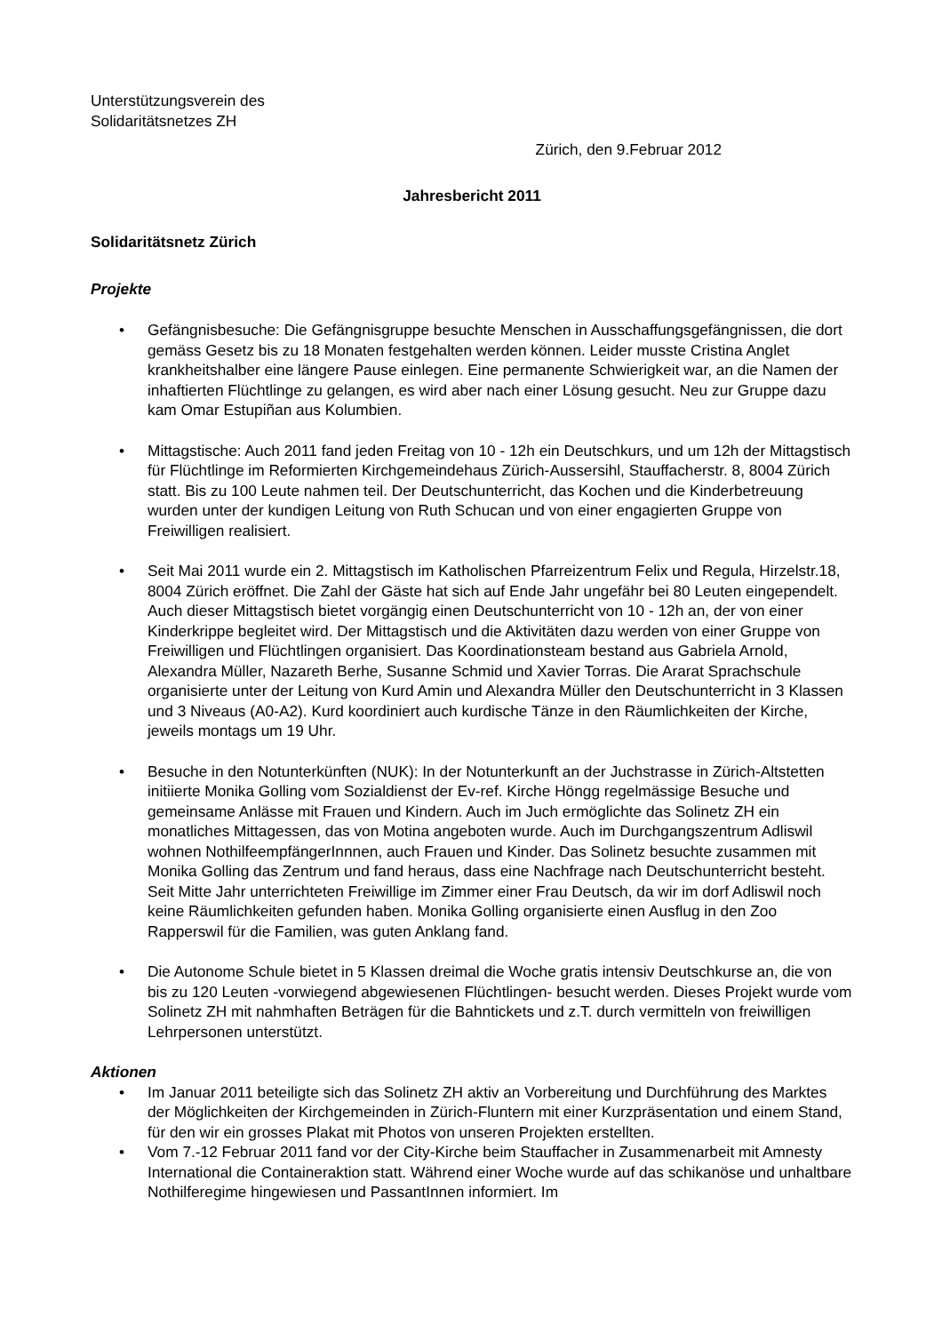Unterstützungsverein des
Solidaritätsnetzes ZH
Zürich, den 9.Februar 2012
Jahresbericht 2011
Solidaritätsnetz Zürich
Projekte
• Gefängnisbesuche: Die Gefängnisgruppe besuchte Menschen in Ausschaffungsgefängnissen, die dort gemäss Gesetz bis zu 18 Monaten festgehalten werden können. Leider musste Cristina Anglet krankheitshalber eine längere Pause einlegen. Eine permanente Schwierigkeit war, an die Namen der inhaftierten Flüchtlinge zu gelangen, es wird aber nach einer Lösung gesucht. Neu zur Gruppe dazu kam Omar Estupiñan aus Kolumbien.
• Mittagstische: Auch 2011 fand jeden Freitag von 10 - 12h ein Deutschkurs, und um 12h der Mittagstisch für Flüchtlinge im Reformierten Kirchgemeindehaus Zürich-Aussersihl, Stauffacherstr. 8, 8004 Zürich statt. Bis zu 100 Leute nahmen teil. Der Deutschunterricht, das Kochen und die Kinderbetreuung wurden unter der kundigen Leitung von Ruth Schucan und von einer engagierten Gruppe von Freiwilligen realisiert.
• Seit Mai 2011 wurde ein 2. Mittagstisch im Katholischen Pfarreizentrum Felix und Regula, Hirzelstr.18, 8004 Zürich eröffnet. Die Zahl der Gäste hat sich auf Ende Jahr ungefähr bei 80 Leuten eingependelt. Auch dieser Mittagstisch bietet vorgängig einen Deutschunterricht von 10 - 12h an, der von einer Kinderkrippe begleitet wird. Der Mittagstisch und die Aktivitäten dazu werden von einer Gruppe von Freiwilligen und Flüchtlingen organisiert. Das Koordinationsteam bestand aus Gabriela Arnold, Alexandra Müller, Nazareth Berhe, Susanne Schmid und Xavier Torras. Die Ararat Sprachschule organisierte unter der Leitung von Kurd Amin und Alexandra Müller den Deutschunterricht in 3 Klassen und 3 Niveaus (A0-A2). Kurd koordiniert auch kurdische Tänze in den Räumlichkeiten der Kirche, jeweils montags um 19 Uhr.
• Besuche in den Notunterkünften (NUK): In der Notunterkunft an der Juchstrasse in Zürich-Altstetten initiierte Monika Golling vom Sozialdienst der Ev-ref. Kirche Höngg regelmässige Besuche und gemeinsame Anlässe mit Frauen und Kindern. Auch im Juch ermöglichte das Solinetz ZH ein monatliches Mittagessen, das von Motina angeboten wurde. Auch im Durchgangszentrum Adliswil wohnen NothilfeempfängerInnnen, auch Frauen und Kinder. Das Solinetz besuchte zusammen mit Monika Golling das Zentrum und fand heraus, dass eine Nachfrage nach Deutschunterricht besteht. Seit Mitte Jahr unterrichteten Freiwillige im Zimmer einer Frau Deutsch, da wir im dorf Adliswil noch keine Räumlichkeiten gefunden haben. Monika Golling organisierte einen Ausflug in den Zoo Rapperswil für die Familien, was guten Anklang fand.
• Die Autonome Schule bietet in 5 Klassen dreimal die Woche gratis intensiv Deutschkurse an, die von bis zu 120 Leuten -vorwiegend abgewiesenen Flüchtlingen- besucht werden. Dieses Projekt wurde vom Solinetz ZH mit nahmhaften Beträgen für die Bahntickets und z.T. durch vermitteln von freiwilligen Lehrpersonen unterstützt.
Aktionen
• Im Januar 2011 beteiligte sich das Solinetz ZH aktiv an Vorbereitung und Durchführung des Marktes der Möglichkeiten der Kirchgemeinden in Zürich-Fluntern mit einer Kurzpräsentation und einem Stand, für den wir ein grosses Plakat mit Photos von unseren Projekten erstellten.
• Vom 7.-12 Februar 2011 fand vor der City-Kirche beim Stauffacher in Zusammenarbeit mit Amnesty International die Containeraktion statt. Während einer Woche wurde auf das schikanöse und unhaltbare Nothilferegime hingewiesen und PassantInnen informiert. Im